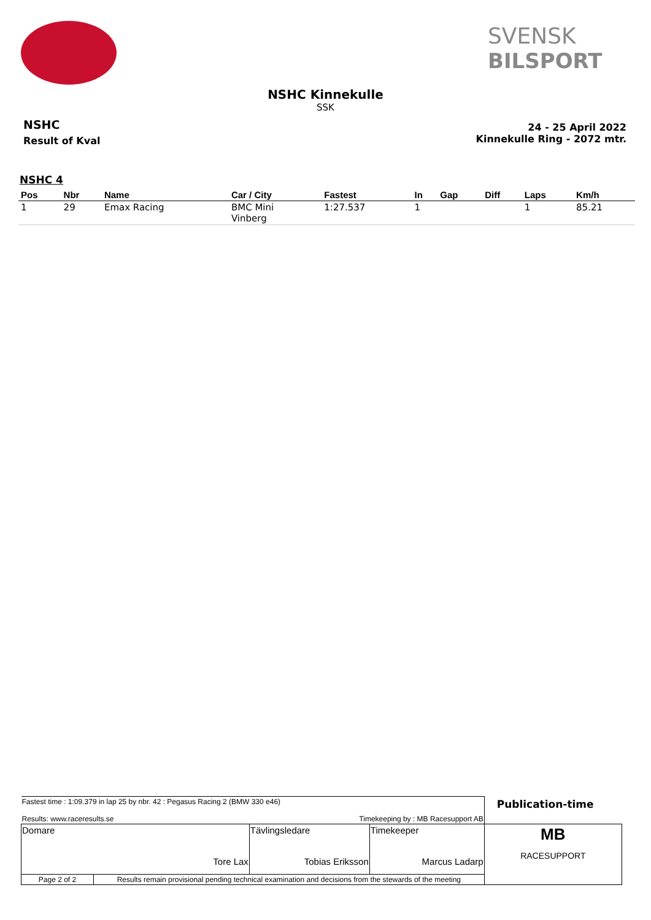SVENSK
BILSPORT
NSHC Kinnekulle
SSK
NSHC
Result of Kval
24 - 25 April 2022
Kinnekulle Ring - 2072 mtr.
NSHC 4
| Pos | Nbr | Name | Car / City | Fastest | In | Gap | Diff | Laps | Km/h |
| --- | --- | --- | --- | --- | --- | --- | --- | --- | --- |
| 1 | 29 | Emax Racing | BMC Mini Vinberg | 1:27.537 | 1 | | | 1 | 85.21 |
| Fastest time : 1:09.379 in lap 25 by nbr. 42 : Pegasus Racing 2 (BMW 330 e46) Results: www.raceresults.se Timekeeping by : MB Racesupport AB | | | | Publication-time |
| Domare Tore Lax | | Tävlingsledare Tobias Eriksson | Timekeeper Marcus Ladarp | MB RACESUPPORT |
| Page 2 of 2 | Results remain provisional pending technical examination and decisions from the stewards of the meeting | | | |